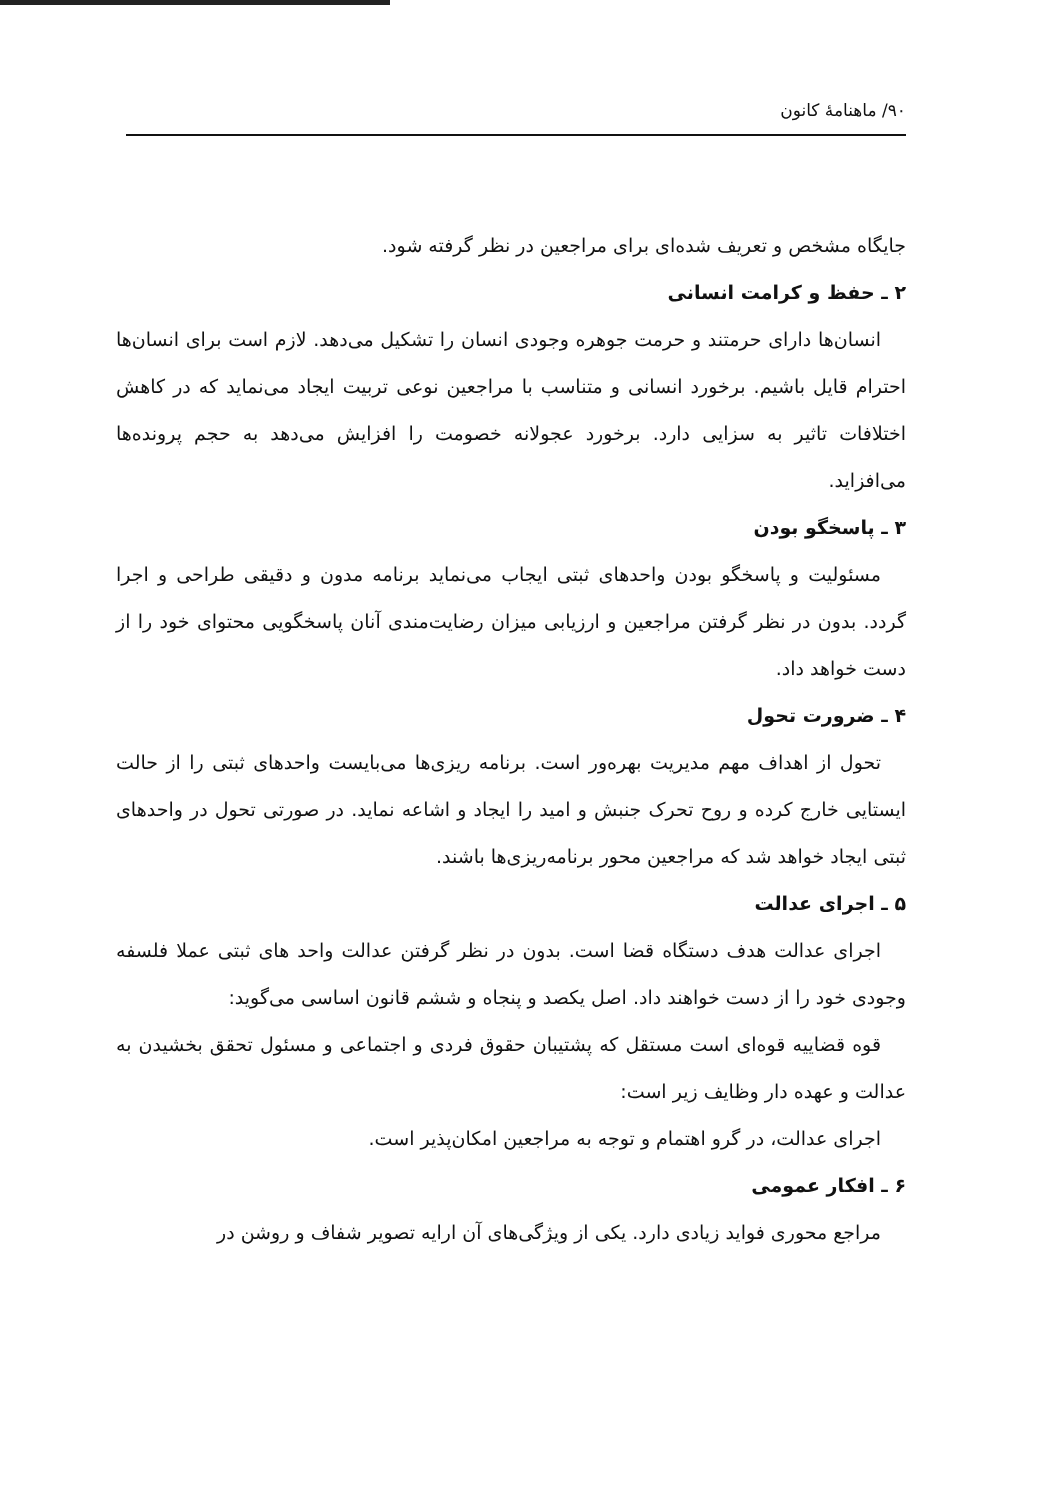۹۰/ ماهنامهٔ کانون
جایگاه مشخص و تعریف شده‌ای برای مراجعین در نظر گرفته شود.
۲ ـ حفظ و کرامت انسانی
انسان‌ها دارای حرمتند و حرمت جوهره وجودی انسان را تشکیل می‌دهد. لازم است برای انسان‌ها احترام قایل باشیم. برخورد انسانی و متناسب با مراجعین نوعی تربیت ایجاد می‌نماید که در کاهش اختلافات تاثیر به سزایی دارد. برخورد عجولانه خصومت را افزایش می‌دهد به حجم پرونده‌ها می‌افزاید.
۳ ـ پاسخگو بودن
مسئولیت و پاسخگو بودن واحدهای ثبتی ایجاب می‌نماید برنامه مدون و دقیقی طراحی و اجرا گردد. بدون در نظر گرفتن مراجعین و ارزیابی میزان رضایت‌مندی آنان پاسخگویی محتوای خود را از دست خواهد داد.
۴ ـ ضرورت تحول
تحول از اهداف مهم مدیریت بهره‌ور است. برنامه ریزی‌ها می‌بایست واحدهای ثبتی را از حالت ایستایی خارج کرده و روح تحرک جنبش و امید را ایجاد و اشاعه نماید. در صورتی تحول در واحدهای ثبتی ایجاد خواهد شد که مراجعین محور برنامه‌ریزی‌ها باشند.
۵ ـ اجرای عدالت
اجرای عدالت هدف دستگاه قضا است. بدون در نظر گرفتن عدالت واحد های ثبتی عملا فلسفه وجودی خود را از دست خواهند داد. اصل یکصد و پنجاه و ششم قانون اساسی می‌گوید:
قوه قضاییه قوه‌ای است مستقل که پشتیبان حقوق فردی و اجتماعی و مسئول تحقق بخشیدن به عدالت و عهده دار وظایف زیر است:
اجرای عدالت، در گرو اهتمام و توجه به مراجعین امکان‌پذیر است.
۶ ـ افکار عمومی
مراجع محوری فواید زیادی دارد. یکی از ویژگی‌های آن ارایه تصویر شفاف و روشن در